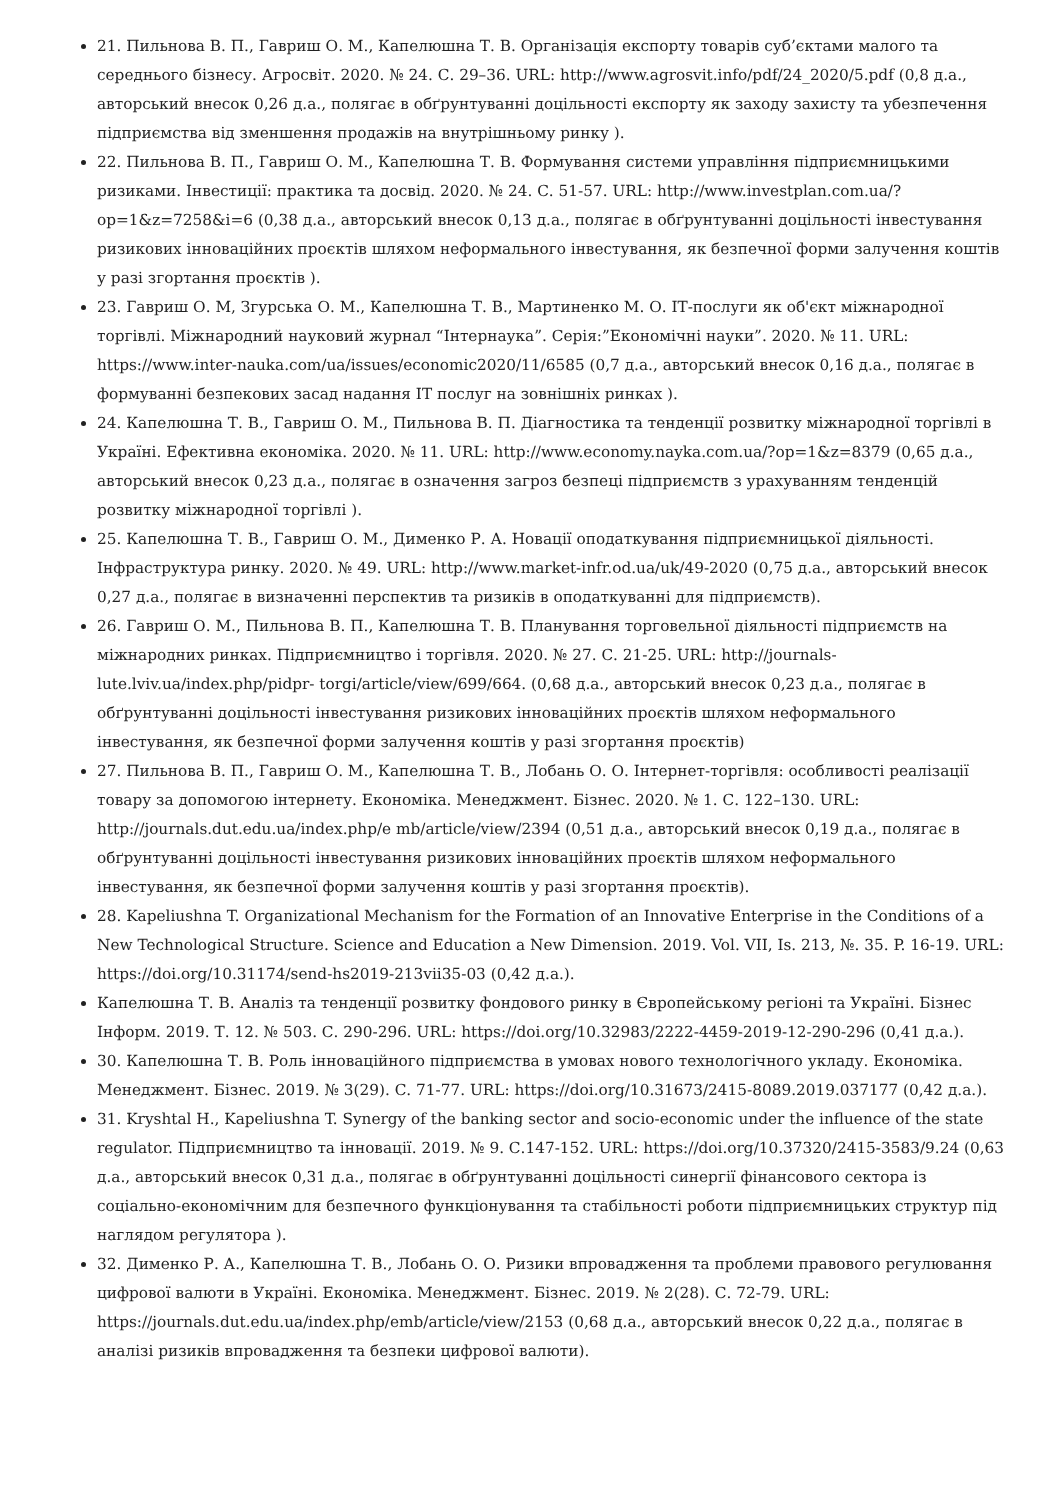21. Пильнова В. П., Гавриш О. М., Капелюшна Т. В. Організація експорту товарів суб’єктами малого та середнього бізнесу. Агросвіт. 2020. № 24. С. 29–36. URL: http://www.agrosvit.info/pdf/24_2020/5.pdf (0,8 д.а., авторський внесок 0,26 д.а., полягає в обґрунтуванні доцільності експорту як заходу захисту та убезпечення підприємства від зменшення продажів на внутрішньому ринку ).
22. Пильнова В. П., Гавриш О. М., Капелюшна Т. В. Формування системи управління підприємницькими ризиками. Інвестиції: практика та досвід. 2020. № 24. С. 51-57. URL: http://www.investplan.com.ua/?op=1&z=7258&i=6 (0,38 д.а., авторський внесок 0,13 д.а., полягає в обґрунтуванні доцільності інвестування ризикових інноваційних проєктів шляхом неформального інвестування, як безпечної форми залучення коштів у разі згортання проєктів ).
23. Гавриш О. М, Згурська О. М., Капелюшна Т. В., Мартиненко М. О. ІТ-послуги як об'єкт міжнародної торгівлі. Міжнародний науковий журнал “Інтернаука”. Серія:”Економічні науки”. 2020. № 11. URL: https://www.inter-nauka.com/ua/issues/economic2020/11/6585 (0,7 д.а., авторський внесок 0,16 д.а., полягає в формуванні безпекових засад надання ІТ послуг на зовнішніх ринках ).
24. Капелюшна Т. В., Гавриш О. М., Пильнова В. П. Діагностика та тенденції розвитку міжнародної торгівлі в Україні. Ефективна економіка. 2020. № 11. URL: http://www.economy.nayka.com.ua/?op=1&z=8379 (0,65 д.а., авторський внесок 0,23 д.а., полягає в означення загроз безпеці підприємств з урахуванням тенденцій розвитку міжнародної торгівлі ).
25. Капелюшна Т. В., Гавриш О. М., Дименко Р. А. Новації оподаткування підприємницької діяльності. Інфраструктура ринку. 2020. № 49. URL: http://www.market-infr.od.ua/uk/49-2020 (0,75 д.а., авторський внесок 0,27 д.а., полягає в визначенні перспектив та ризиків в оподаткуванні для підприємств).
26. Гавриш О. М., Пильнова В. П., Капелюшна Т. В. Планування торговельної діяльності підприємств на міжнародних ринках. Підприємництво і торгівля. 2020. № 27. С. 21-25. URL: http://journals-lute.lviv.ua/index.php/pidpr- torgi/article/view/699/664. (0,68 д.а., авторський внесок 0,23 д.а., полягає в обґрунтуванні доцільності інвестування ризикових інноваційних проєктів шляхом неформального інвестування, як безпечної форми залучення коштів у разі згортання проєктів)
27. Пильнова В. П., Гавриш О. М., Капелюшна Т. В., Лобань О. О. Інтернет-торгівля: особливості реалізації товару за допомогою інтернету. Економіка. Менеджмент. Бізнес. 2020. № 1. С. 122–130. URL: http://journals.dut.edu.ua/index.php/e mb/article/view/2394 (0,51 д.а., авторський внесок 0,19 д.а., полягає в обґрунтуванні доцільності інвестування ризикових інноваційних проєктів шляхом неформального інвестування, як безпечної форми залучення коштів у разі згортання проєктів).
28. Kapeliushna T. Organizational Mechanism for the Formation of an Innovative Enterprise in the Conditions of a New Technological Structure. Science and Education a New Dimension. 2019. Vol. VII, Is. 213, №. 35. P. 16-19. URL: https://doi.org/10.31174/send-hs2019-213vii35-03 (0,42 д.а.).
Капелюшна Т. В. Аналіз та тенденції розвитку фондового ринку в Європейському регіоні та Україні. Бізнес Інформ. 2019. Т. 12. № 503. С. 290-296. URL: https://doi.org/10.32983/2222-4459-2019-12-290-296 (0,41 д.а.).
30. Капелюшна Т. В. Роль інноваційного підприємства в умовах нового технологічного укладу. Економіка. Менеджмент. Бізнес. 2019. № 3(29). С. 71-77. URL: https://doi.org/10.31673/2415-8089.2019.037177 (0,42 д.а.).
31. Kryshtal H., Kapeliushna T. Synergy of the banking sector and socio-economic under the influence of the state regulator. Підприємництво та інновації. 2019. № 9. С.147-152. URL: https://doi.org/10.37320/2415-3583/9.24 (0,63 д.а., авторський внесок 0,31 д.а., полягає в обґрунтуванні доцільності синергії фінансового сектора із соціально-економічним для безпечного функціонування та стабільності роботи підприємницьких структур під наглядом регулятора ).
32. Дименко Р. А., Капелюшна Т. В., Лобань О. О. Ризики впровадження та проблеми правового регулювання цифрової валюти в Україні. Економіка. Менеджмент. Бізнес. 2019. № 2(28). С. 72-79. URL: https://journals.dut.edu.ua/index.php/emb/article/view/2153 (0,68 д.а., авторський внесок 0,22 д.а., полягає в аналізі ризиків впровадження та безпеки цифрової валюти).